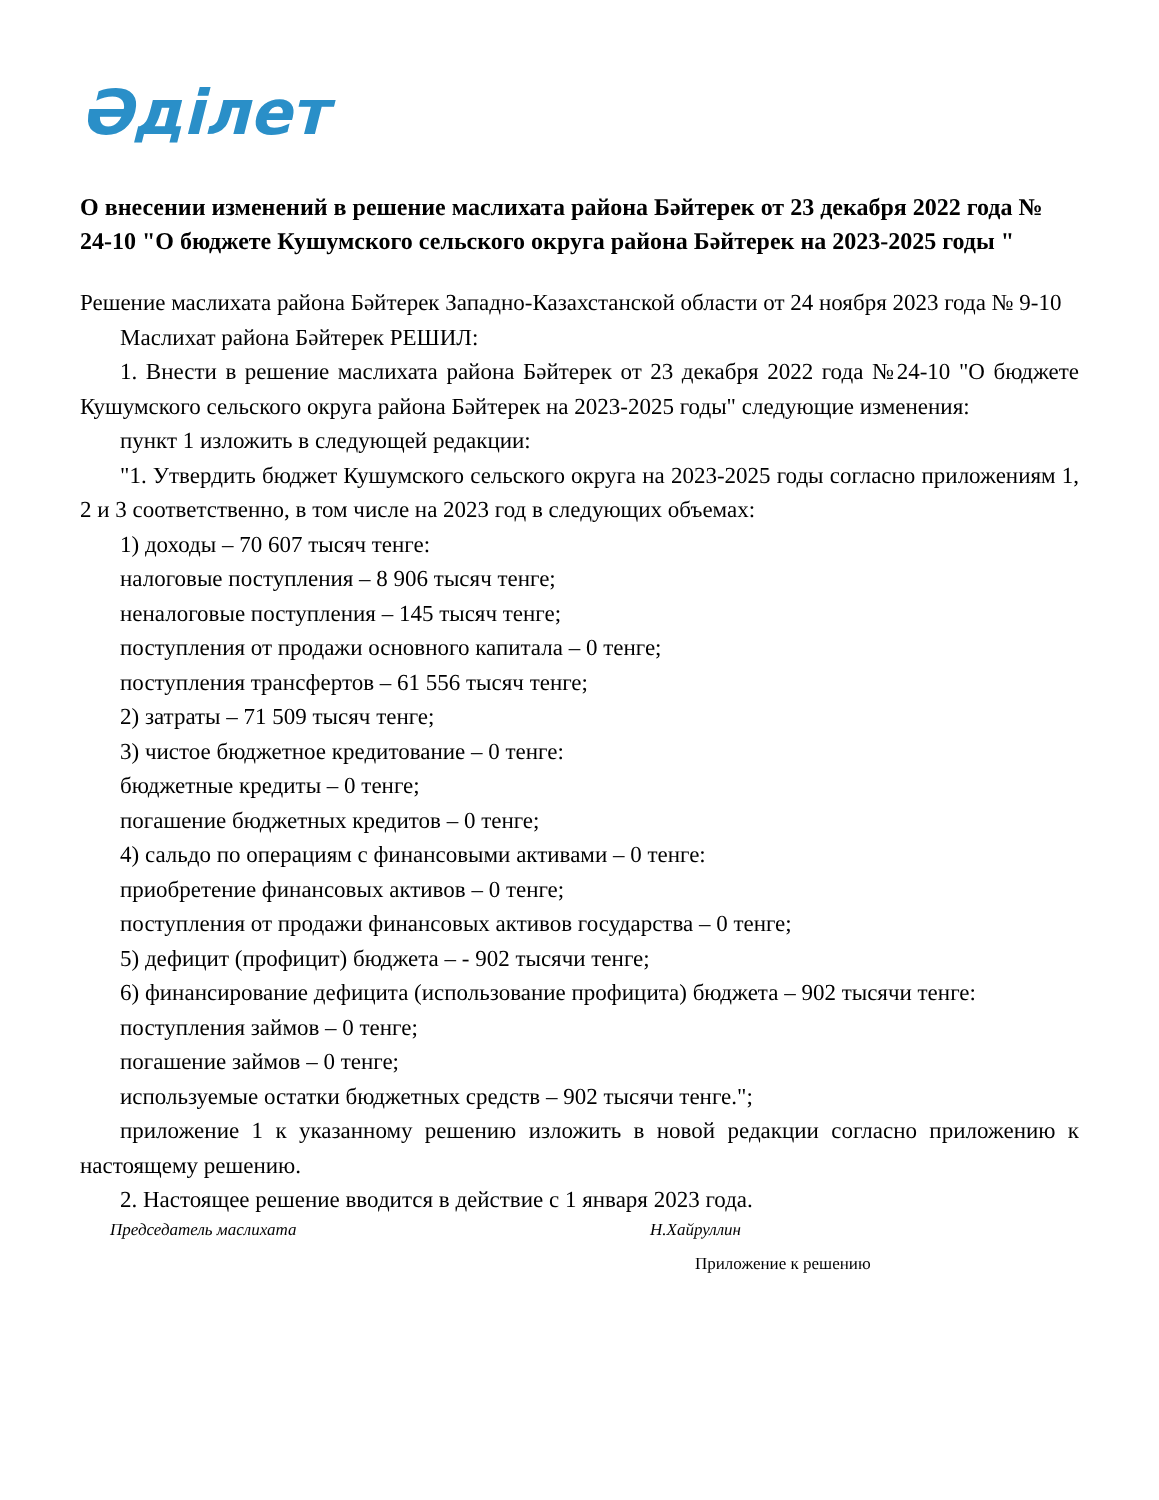Әділет
О внесении изменений в решение маслихата района Бәйтерек от 23 декабря 2022 года № 24-10 "О бюджете Кушумского сельского округа района Бәйтерек на 2023-2025 годы "
Решение маслихата района Бәйтерек Западно-Казахстанской области от 24 ноября 2023 года № 9-10
Маслихат района Бәйтерек РЕШИЛ:
1. Внести в решение маслихата района Бәйтерек от 23 декабря 2022 года №24-10 "О бюджете Кушумского сельского округа района Бәйтерек на 2023-2025 годы" следующие изменения:
пункт 1 изложить в следующей редакции:
"1. Утвердить бюджет Кушумского сельского округа на 2023-2025 годы согласно приложениям 1, 2 и 3 соответственно, в том числе на 2023 год в следующих объемах:
1) доходы – 70 607 тысяч тенге:
налоговые поступления – 8 906 тысяч тенге;
неналоговые поступления – 145 тысяч тенге;
поступления от продажи основного капитала – 0 тенге;
поступления трансфертов – 61 556 тысяч тенге;
2) затраты – 71 509 тысяч тенге;
3) чистое бюджетное кредитование – 0 тенге:
бюджетные кредиты – 0 тенге;
погашение бюджетных кредитов – 0 тенге;
4) сальдо по операциям с финансовыми активами – 0 тенге:
приобретение финансовых активов – 0 тенге;
поступления от продажи финансовых активов государства – 0 тенге;
5) дефицит (профицит) бюджета – - 902 тысячи тенге;
6) финансирование дефицита (использование профицита) бюджета – 902 тысячи тенге:
поступления займов – 0 тенге;
погашение займов – 0 тенге;
используемые остатки бюджетных средств – 902 тысячи тенге.";
приложение 1 к указанному решению изложить в новой редакции согласно приложению к настоящему решению.
2. Настоящее решение вводится в действие с 1 января 2023 года.
Председатель маслихата Н.Хайруллин
Приложение к решению